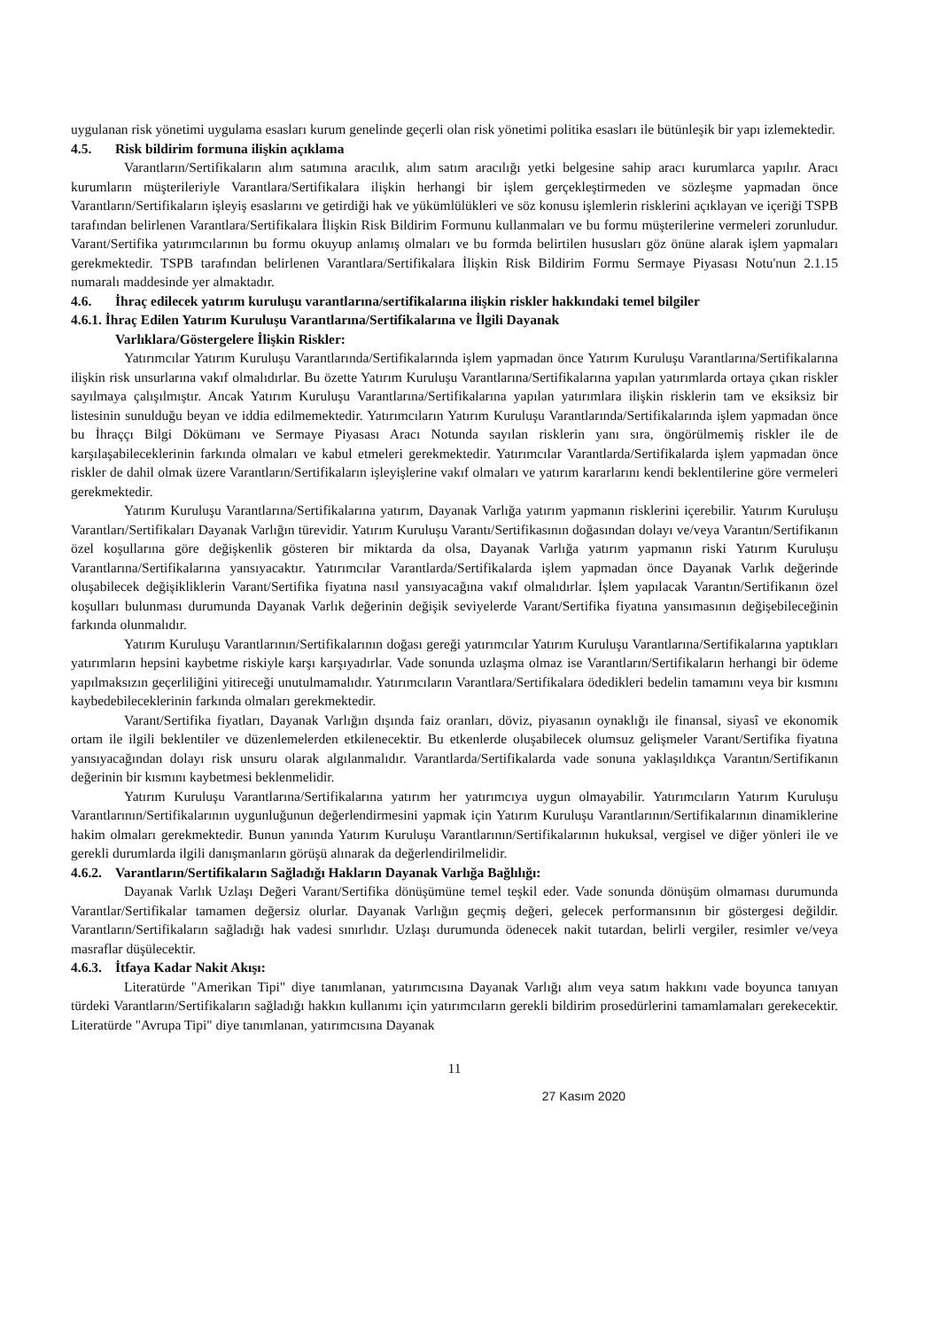uygulanan risk yönetimi uygulama esasları kurum genelinde geçerli olan risk yönetimi politika esasları ile bütünleşik bir yapı izlemektedir.
4.5. Risk bildirim formuna ilişkin açıklama
Varantların/Sertifikaların alım satımına aracılık, alım satım aracılığı yetki belgesine sahip aracı kurumlarca yapılır. Aracı kurumların müşterileriyle Varantlara/Sertifikalara ilişkin herhangi bir işlem gerçekleştirmeden ve sözleşme yapmadan önce Varantların/Sertifikaların işleyiş esaslarını ve getirdiği hak ve yükümlülükleri ve söz konusu işlemlerin risklerini açıklayan ve içeriği TSPB tarafından belirlenen Varantlara/Sertifikalara İlişkin Risk Bildirim Formunu kullanmaları ve bu formu müşterilerine vermeleri zorunludur. Varant/Sertifika yatırımcılarının bu formu okuyup anlamış olmaları ve bu formda belirtilen hususları göz önüne alarak işlem yapmaları gerekmektedir. TSPB tarafından belirlenen Varantlara/Sertifikalara İlişkin Risk Bildirim Formu Sermaye Piyasası Notu'nun 2.1.15 numaralı maddesinde yer almaktadır.
4.6. İhraç edilecek yatırım kuruluşu varantlarına/sertifikalarına ilişkin riskler hakkındaki temel bilgiler
4.6.1. İhraç Edilen Yatırım Kuruluşu Varantlarına/Sertifikalarına ve İlgili Dayanak
Varlıklara/Göstergelere İlişkin Riskler:
Yatırımcılar Yatırım Kuruluşu Varantlarında/Sertifikalarında işlem yapmadan önce Yatırım Kuruluşu Varantlarına/Sertifikalarına ilişkin risk unsurlarına vakıf olmalıdırlar. Bu özette Yatırım Kuruluşu Varantlarına/Sertifikalarına yapılan yatırımlarda ortaya çıkan riskler sayılmaya çalışılmıştır. Ancak Yatırım Kuruluşu Varantlarına/Sertifikalarına yapılan yatırımlara ilişkin risklerin tam ve eksiksiz bir listesinin sunulduğu beyan ve iddia edilmemektedir. Yatırımcıların Yatırım Kuruluşu Varantlarında/Sertifikalarında işlem yapmadan önce bu İhraççı Bilgi Dökümanı ve Sermaye Piyasası Aracı Notunda sayılan risklerin yanı sıra, öngörülmemiş riskler ile de karşılaşabileceklerinin farkında olmaları ve kabul etmeleri gerekmektedir. Yatırımcılar Varantlarda/Sertifikalarda işlem yapmadan önce riskler de dahil olmak üzere Varantların/Sertifikaların işleyişlerine vakıf olmaları ve yatırım kararlarını kendi beklentilerine göre vermeleri gerekmektedir.
Yatırım Kuruluşu Varantlarına/Sertifikalarına yatırım, Dayanak Varlığa yatırım yapmanın risklerini içerebilir. Yatırım Kuruluşu Varantları/Sertifikaları Dayanak Varlığın türevidir. Yatırım Kuruluşu Varantı/Sertifikasının doğasından dolayı ve/veya Varantın/Sertifikanın özel koşullarına göre değişkenlik gösteren bir miktarda da olsa, Dayanak Varlığa yatırım yapmanın riski Yatırım Kuruluşu Varantlarına/Sertifikalarına yansıyacaktır. Yatırımcılar Varantlarda/Sertifikalarda işlem yapmadan önce Dayanak Varlık değerinde oluşabilecek değişikliklerin Varant/Sertifika fiyatına nasıl yansıyacağına vakıf olmalıdırlar. İşlem yapılacak Varantın/Sertifikanın özel koşulları bulunması durumunda Dayanak Varlık değerinin değişik seviyelerde Varant/Sertifika fiyatına yansımasının değişebileceğinin farkında olunmalıdır.
Yatırım Kuruluşu Varantlarının/Sertifikalarının doğası gereği yatırımcılar Yatırım Kuruluşu Varantlarına/Sertifikalarına yaptıkları yatırımların hepsini kaybetme riskiyle karşı karşıyadırlar. Vade sonunda uzlaşma olmaz ise Varantların/Sertifikaların herhangi bir ödeme yapılmaksızın geçerliliğini yitireceği unutulmamalıdır. Yatırımcıların Varantlara/Sertifikalara ödedikleri bedelin tamamını veya bir kısmını kaybedebileceklerinin farkında olmaları gerekmektedir.
Varant/Sertifika fiyatları, Dayanak Varlığın dışında faiz oranları, döviz, piyasanın oynaklığı ile finansal, siyasî ve ekonomik ortam ile ilgili beklentiler ve düzenlemelerden etkilenecektir. Bu etkenlerde oluşabilecek olumsuz gelişmeler Varant/Sertifika fiyatına yansıyacağından dolayı risk unsuru olarak algılanmalıdır. Varantlarda/Sertifikalarda vade sonuna yaklaşıldıkça Varantın/Sertifikanın değerinin bir kısmını kaybetmesi beklenmelidir.
Yatırım Kuruluşu Varantlarına/Sertifikalarına yatırım her yatırımcıya uygun olmayabilir. Yatırımcıların Yatırım Kuruluşu Varantlarının/Sertifikalarının uygunluğunun değerlendirmesini yapmak için Yatırım Kuruluşu Varantlarının/Sertifikalarının dinamiklerine hakim olmaları gerekmektedir. Bunun yanında Yatırım Kuruluşu Varantlarının/Sertifikalarının hukuksal, vergisel ve diğer yönleri ile ve gerekli durumlarda ilgili danışmanların görüşü alınarak da değerlendirilmelidir.
4.6.2. Varantların/Sertifikaların Sağladığı Hakların Dayanak Varlığa Bağlılığı:
Dayanak Varlık Uzlaşı Değeri Varant/Sertifika dönüşümüne temel teşkil eder. Vade sonunda dönüşüm olmaması durumunda Varantlar/Sertifikalar tamamen değersiz olurlar. Dayanak Varlığın geçmiş değeri, gelecek performansının bir göstergesi değildir. Varantların/Sertifikaların sağladığı hak vadesi sınırlıdır. Uzlaşı durumunda ödenecek nakit tutardan, belirli vergiler, resimler ve/veya masraflar düşülecektir.
4.6.3. İtfaya Kadar Nakit Akışı:
Literatürde "Amerikan Tipi" diye tanımlanan, yatırımcısına Dayanak Varlığı alım veya satım hakkını vade boyunca tanıyan türdeki Varantların/Sertifikaların sağladığı hakkın kullanımı için yatırımcıların gerekli bildirim prosedürlerini tamamlamaları gerekecektir. Literatürde "Avrupa Tipi" diye tanımlanan, yatırımcısına Dayanak
11
27 Kasım 2020